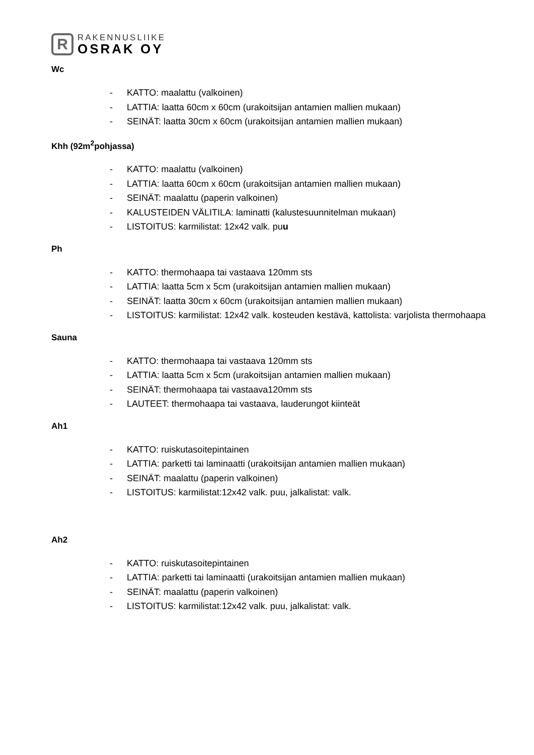R
RAKENNUSLIIKE
OSRAK OY
Wc
- KATTO: maalattu (valkoinen)
- LATTIA: laatta 60cm x 60cm (urakoitsijan antamien mallien mukaan)
- SEINÄT: laatta 30cm x 60cm (urakoitsijan antamien mallien mukaan)
Khh (92m<sup>2</sup>pohjassa)
- KATTO: maalattu (valkoinen)
- LATTIA: laatta 60cm x 60cm (urakoitsijan antamien mallien mukaan)
- SEINÄT: maalattu (paperin valkoinen)
- KALUSTEIDEN VÄLITILA: laminatti (kalustesuunnitelman mukaan)
- LISTOITUS: karmilistat: 12x42 valk. puu
Ph
- KATTO: thermohaapa tai vastaava 120mm sts
- LATTIA: laatta 5cm x 5cm (urakoitsijan antamien mallien mukaan)
- SEINÄT: laatta 30cm x 60cm (urakoitsijan antamien mallien mukaan)
- LISTOITUS: karmilistat: 12x42 valk. kosteuden kestävä, kattolista: varjolista thermohaapa
Sauna
- KATTO: thermohaapa tai vastaava 120mm sts
- LATTIA: laatta 5cm x 5cm (urakoitsijan antamien mallien mukaan)
- SEINÄT: thermohaapa tai vastaava120mm sts
- LAUTEET: thermohaapa tai vastaava, lauderungot kiinteät
Ah1
- KATTO: ruiskutasoitepintainen
- LATTIA: parketti tai laminaatti (urakoitsijan antamien mallien mukaan)
- SEINÄT: maalattu (paperin valkoinen)
- LISTOITUS: karmilistat:12x42 valk. puu, jalkalistat: valk.
Ah2
- KATTO: ruiskutasoitepintainen
- LATTIA: parketti tai laminaatti (urakoitsijan antamien mallien mukaan)
- SEINÄT: maalattu (paperin valkoinen)
- LISTOITUS: karmilistat:12x42 valk. puu, jalkalistat: valk.